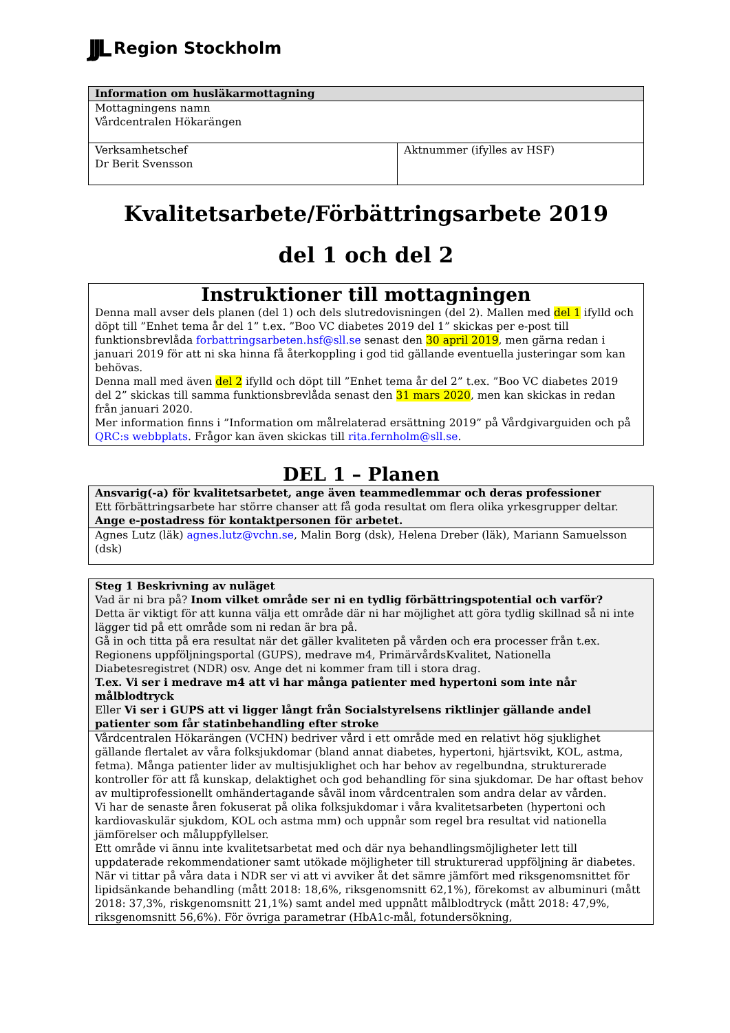JJL Region Stockholm
| Information om husläkarmottagning | |
| Mottagningens namn Vårdcentralen Hökarängen | |
| Verksamhetschef Dr Berit Svensson | Aktnummer (ifylles av HSF) |
Kvalitetsarbete/Förbättringsarbete 2019
del 1 och del 2
Instruktioner till mottagningen
Denna mall avser dels planen (del 1) och dels slutredovisningen (del 2). Mallen med del 1 ifylld och döpt till ”Enhet tema år del 1” t.ex. ”Boo VC diabetes 2019 del 1” skickas per e-post till funktionsbrevlåda forbattringsarbeten.hsf@sll.se senast den 30 april 2019, men gärna redan i januari 2019 för att ni ska hinna få återkoppling i god tid gällande eventuella justeringar som kan behövas.
Denna mall med även del 2 ifylld och döpt till ”Enhet tema år del 2” t.ex. ”Boo VC diabetes 2019 del 2” skickas till samma funktionsbrevlåda senast den 31 mars 2020, men kan skickas in redan från januari 2020.
Mer information finns i ”Information om målrelaterad ersättning 2019” på Vårdgivarguiden och på QRC:s webbplats. Frågor kan även skickas till rita.fernholm@sll.se.
DEL 1 – Planen
| Ansvarig(-a) för kvalitetsarbetet, ange även teammedlemmar och deras professioner Ett förbättringsarbete har större chanser att få goda resultat om flera olika yrkesgrupper deltar. Ange e-postadress för kontaktpersonen för arbetet. |
| Agnes Lutz (läk) agnes.lutz@vchn.se , Malin Borg (dsk), Helena Dreber (läk), Mariann Samuelsson (dsk) |
| Steg 1 Beskrivning av nuläget Vad är ni bra på? Inom vilket område ser ni en tydlig förbättringspotential och varför? Detta är viktigt för att kunna välja ett område där ni har möjlighet att göra tydlig skillnad så ni inte lägger tid på ett område som ni redan är bra på. Gå in och titta på era resultat när det gäller kvaliteten på vården och era processer från t.ex. Regionens uppföljningsportal (GUPS), medrave m4, PrimärvårdsKvalitet, Nationella Diabetesregistret (NDR) osv. Ange det ni kommer fram till i stora drag. T.ex. Vi ser i medrave m4 att vi har många patienter med hypertoni som inte når målblodtryck Eller Vi ser i GUPS att vi ligger långt från Socialstyrelsens riktlinjer gällande andel patienter som får statinbehandling efter stroke |
| Vårdcentralen Hökarängen (VCHN) bedriver vård i ett område med en relativt hög sjuklighet gällande flertalet av våra folksjukdomar (bland annat diabetes, hypertoni, hjärtsvikt, KOL, astma, fetma). Många patienter lider av multisjuklighet och har behov av regelbundna, strukturerade kontroller för att få kunskap, delaktighet och god behandling för sina sjukdomar. De har oftast behov av multiprofessionellt omhändertagande såväl inom vårdcentralen som andra delar av vården. Vi har de senaste åren fokuserat på olika folksjukdomar i våra kvalitetsarbeten (hypertoni och kardiovaskulär sjukdom, KOL och astma mm) och uppnår som regel bra resultat vid nationella jämförelser och måluppfyllelser. Ett område vi ännu inte kvalitetsarbetat med och där nya behandlingsmöjligheter lett till uppdaterade rekommendationer samt utökade möjligheter till strukturerad uppföljning är diabetes. När vi tittar på våra data i NDR ser vi att vi avviker åt det sämre jämfört med riksgenomsnittet för lipidsänkande behandling (mått 2018: 18,6%, riksgenomsnitt 62,1%), förekomst av albuminuri (mått 2018: 37,3%, riskgenomsnitt 21,1%) samt andel med uppnått målblodtryck (mått 2018: 47,9%, riksgenomsnitt 56,6%). För övriga parametrar (HbA1c-mål, fotundersökning, |